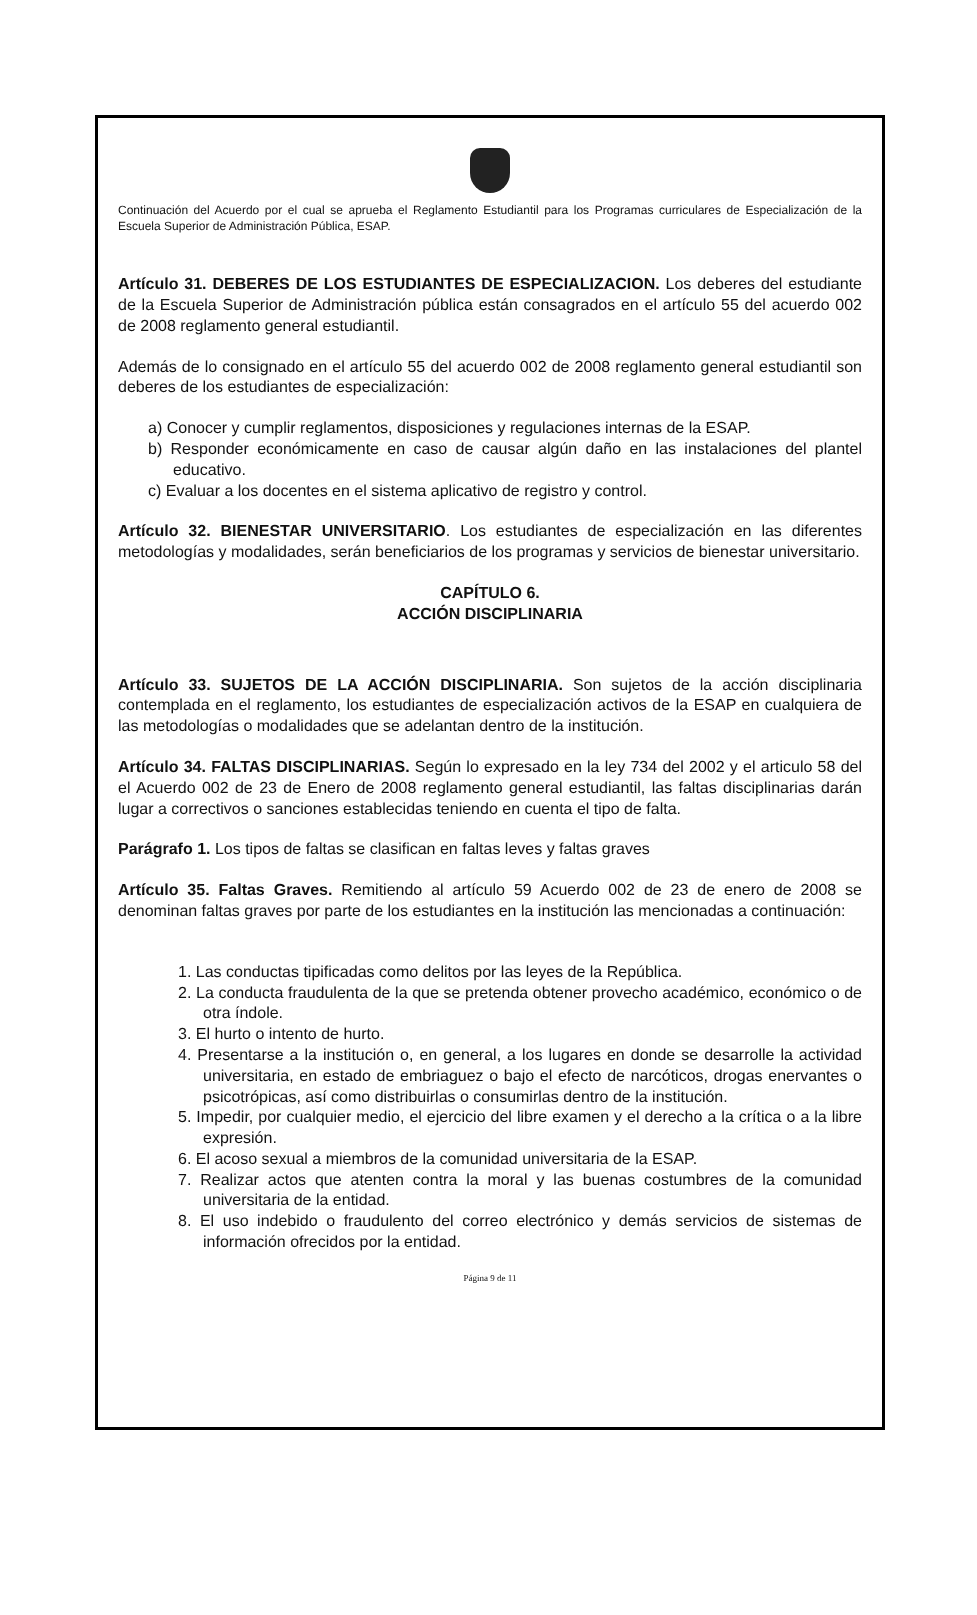Continuación del Acuerdo por el cual se aprueba el Reglamento Estudiantil para los Programas curriculares de Especialización de la Escuela Superior de Administración Pública, ESAP.
Artículo 31. DEBERES DE LOS ESTUDIANTES DE ESPECIALIZACION. Los deberes del estudiante de la Escuela Superior de Administración pública están consagrados en el artículo 55 del acuerdo 002 de 2008 reglamento general estudiantil.
Además de lo consignado en el artículo 55 del acuerdo 002 de 2008 reglamento general estudiantil son deberes de los estudiantes de especialización:
a) Conocer y cumplir reglamentos, disposiciones y regulaciones internas de la ESAP.
b) Responder económicamente en caso de causar algún daño en las instalaciones del plantel educativo.
c) Evaluar a los docentes en el sistema aplicativo de registro y control.
Artículo 32. BIENESTAR UNIVERSITARIO. Los estudiantes de especialización en las diferentes metodologías y modalidades, serán beneficiarios de los programas y servicios de bienestar universitario.
CAPÍTULO 6.
ACCIÓN DISCIPLINARIA
Artículo 33. SUJETOS DE LA ACCIÓN DISCIPLINARIA. Son sujetos de la acción disciplinaria contemplada en el reglamento, los estudiantes de especialización activos de la ESAP en cualquiera de las metodologías o modalidades que se adelantan dentro de la institución.
Artículo 34. FALTAS DISCIPLINARIAS. Según lo expresado en la ley 734 del 2002 y el articulo 58 del el Acuerdo 002 de 23 de Enero de 2008 reglamento general estudiantil, las faltas disciplinarias darán lugar a correctivos o sanciones establecidas teniendo en cuenta el tipo de falta.
Parágrafo 1. Los tipos de faltas se clasifican en faltas leves y faltas graves
Artículo 35. Faltas Graves. Remitiendo al artículo 59 Acuerdo 002 de 23 de enero de 2008 se denominan faltas graves por parte de los estudiantes en la institución las mencionadas a continuación:
1. Las conductas tipificadas como delitos por las leyes de la República.
2. La conducta fraudulenta de la que se pretenda obtener provecho académico, económico o de otra índole.
3. El hurto o intento de hurto.
4. Presentarse a la institución o, en general, a los lugares en donde se desarrolle la actividad universitaria, en estado de embriaguez o bajo el efecto de narcóticos, drogas enervantes o psicotrópicas, así como distribuirlas o consumirlas dentro de la institución.
5. Impedir, por cualquier medio, el ejercicio del libre examen y el derecho a la crítica o a la libre expresión.
6. El acoso sexual a miembros de la comunidad universitaria de la ESAP.
7. Realizar actos que atenten contra la moral y las buenas costumbres de la comunidad universitaria de la entidad.
8. El uso indebido o fraudulento del correo electrónico y demás servicios de sistemas de información ofrecidos por la entidad.
Página 9 de 11